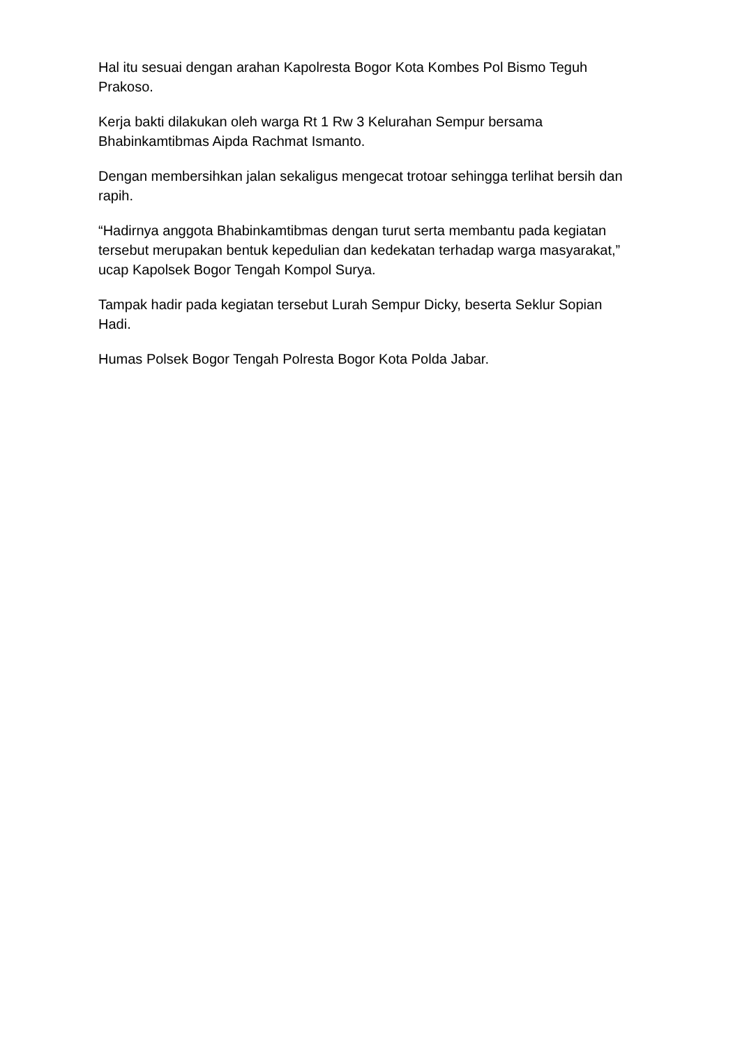Hal itu sesuai dengan arahan Kapolresta Bogor Kota Kombes Pol Bismo Teguh Prakoso.
Kerja bakti dilakukan oleh warga Rt 1 Rw 3 Kelurahan Sempur bersama Bhabinkamtibmas Aipda Rachmat Ismanto.
Dengan membersihkan jalan sekaligus mengecat trotoar sehingga terlihat bersih dan rapih.
“Hadirnya anggota Bhabinkamtibmas dengan turut serta membantu pada kegiatan tersebut merupakan bentuk kepedulian dan kedekatan terhadap warga masyarakat,” ucap Kapolsek Bogor Tengah Kompol Surya.
Tampak hadir pada kegiatan tersebut Lurah Sempur Dicky, beserta Seklur Sopian Hadi.
Humas Polsek Bogor Tengah Polresta Bogor Kota Polda Jabar.